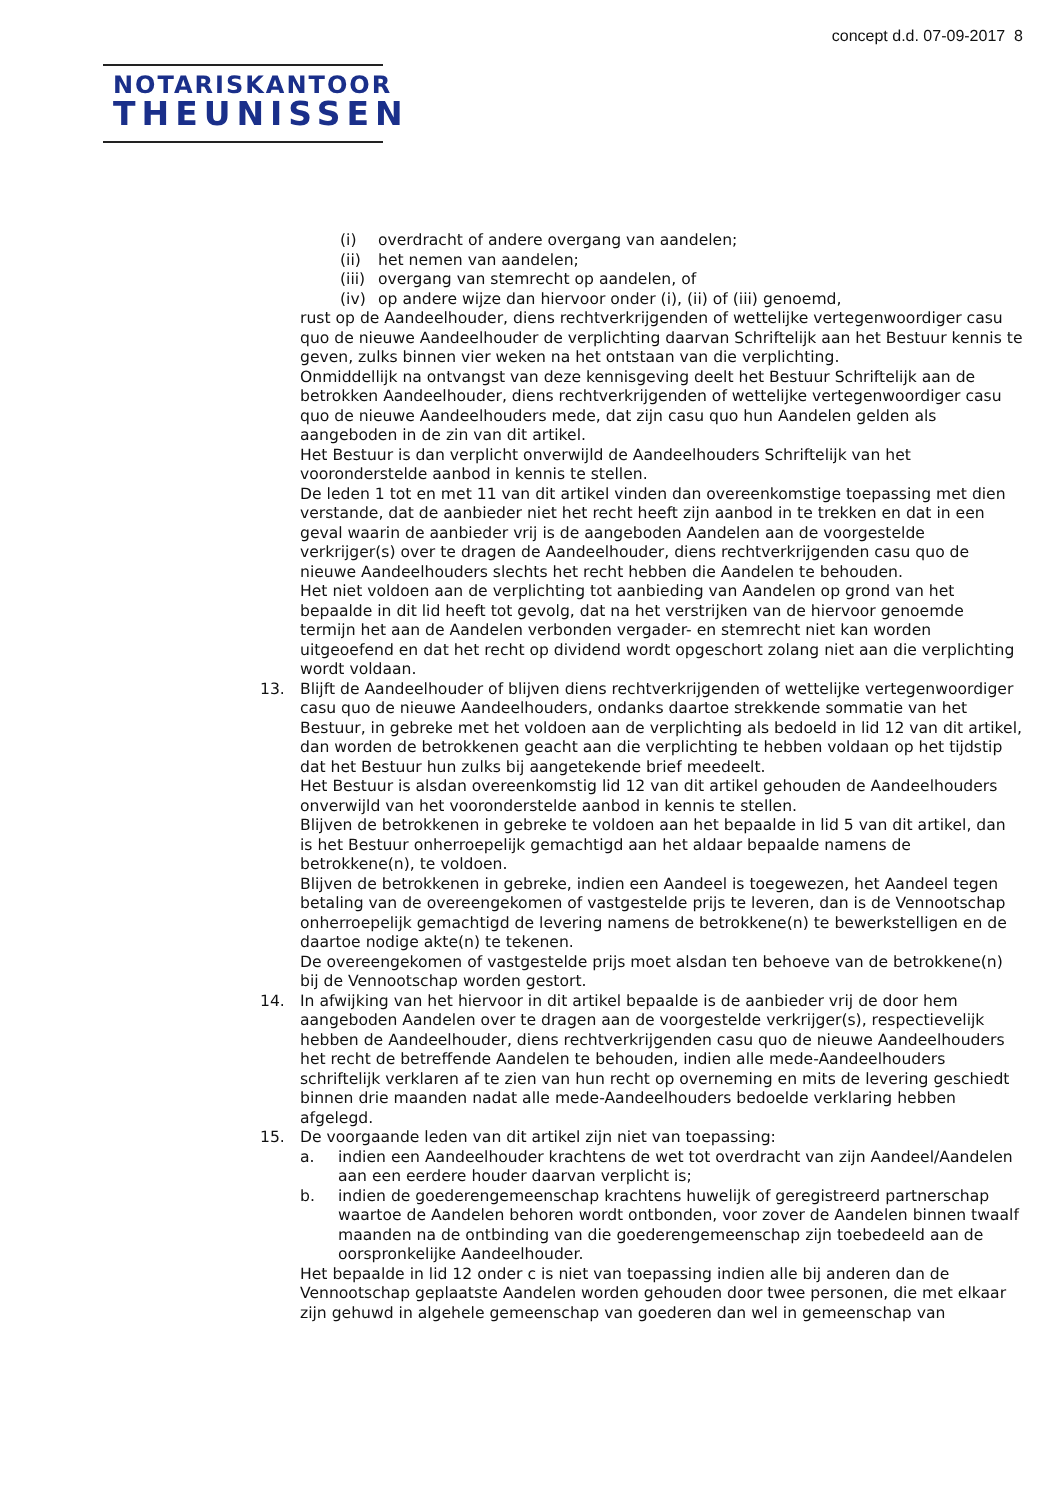concept d.d. 07-09-2017 8
NOTARISKANTOOR
THEUNISSEN
(i) overdracht of andere overgang van aandelen;
(ii) het nemen van aandelen;
(iii) overgang van stemrecht op aandelen, of
(iv) op andere wijze dan hiervoor onder (i), (ii) of (iii) genoemd,
rust op de Aandeelhouder, diens rechtverkrijgenden of wettelijke vertegenwoordiger casu quo de nieuwe Aandeelhouder de verplichting daarvan Schriftelijk aan het Bestuur kennis te geven, zulks binnen vier weken na het ontstaan van die verplichting.
Onmiddellijk na ontvangst van deze kennisgeving deelt het Bestuur Schriftelijk aan de betrokken Aandeelhouder, diens rechtverkrijgenden of wettelijke vertegenwoordiger casu quo de nieuwe Aandeelhouders mede, dat zijn casu quo hun Aandelen gelden als aangeboden in de zin van dit artikel.
Het Bestuur is dan verplicht onverwijld de Aandeelhouders Schriftelijk van het vooronderstelde aanbod in kennis te stellen.
De leden 1 tot en met 11 van dit artikel vinden dan overeenkomstige toepassing met dien verstande, dat de aanbieder niet het recht heeft zijn aanbod in te trekken en dat in een geval waarin de aanbieder vrij is de aangeboden Aandelen aan de voorgestelde verkrijger(s) over te dragen de Aandeelhouder, diens rechtverkrijgenden casu quo de nieuwe Aandeelhouders slechts het recht hebben die Aandelen te behouden.
Het niet voldoen aan de verplichting tot aanbieding van Aandelen op grond van het bepaalde in dit lid heeft tot gevolg, dat na het verstrijken van de hiervoor genoemde termijn het aan de Aandelen verbonden vergader- en stemrecht niet kan worden uitgeoefend en dat het recht op dividend wordt opgeschort zolang niet aan die verplichting wordt voldaan.
13. Blijft de Aandeelhouder of blijven diens rechtverkrijgenden of wettelijke vertegenwoordiger casu quo de nieuwe Aandeelhouders, ondanks daartoe strekkende sommatie van het Bestuur, in gebreke met het voldoen aan de verplichting als bedoeld in lid 12 van dit artikel, dan worden de betrokkenen geacht aan die verplichting te hebben voldaan op het tijdstip dat het Bestuur hun zulks bij aangetekende brief meedeelt.
Het Bestuur is alsdan overeenkomstig lid 12 van dit artikel gehouden de Aandeelhouders onverwijld van het vooronderstelde aanbod in kennis te stellen.
Blijven de betrokkenen in gebreke te voldoen aan het bepaalde in lid 5 van dit artikel, dan is het Bestuur onherroepelijk gemachtigd aan het aldaar bepaalde namens de betrokkene(n), te voldoen.
Blijven de betrokkenen in gebreke, indien een Aandeel is toegewezen, het Aandeel tegen betaling van de overeengekomen of vastgestelde prijs te leveren, dan is de Vennootschap onherroepelijk gemachtigd de levering namens de betrokkene(n) te bewerkstelligen en de daartoe nodige akte(n) te tekenen.
De overeengekomen of vastgestelde prijs moet alsdan ten behoeve van de betrokkene(n) bij de Vennootschap worden gestort.
14. In afwijking van het hiervoor in dit artikel bepaalde is de aanbieder vrij de door hem aangeboden Aandelen over te dragen aan de voorgestelde verkrijger(s), respectievelijk hebben de Aandeelhouder, diens rechtverkrijgenden casu quo de nieuwe Aandeelhouders het recht de betreffende Aandelen te behouden, indien alle mede-Aandeelhouders schriftelijk verklaren af te zien van hun recht op overneming en mits de levering geschiedt binnen drie maanden nadat alle mede-Aandeelhouders bedoelde verklaring hebben afgelegd.
15. De voorgaande leden van dit artikel zijn niet van toepassing:
a. indien een Aandeelhouder krachtens de wet tot overdracht van zijn Aandeel/Aandelen aan een eerdere houder daarvan verplicht is;
b. indien de goederengemeenschap krachtens huwelijk of geregistreerd partnerschap waartoe de Aandelen behoren wordt ontbonden, voor zover de Aandelen binnen twaalf maanden na de ontbinding van die goederengemeenschap zijn toebedeeld aan de oorspronkelijke Aandeelhouder.
Het bepaalde in lid 12 onder c is niet van toepassing indien alle bij anderen dan de Vennootschap geplaatste Aandelen worden gehouden door twee personen, die met elkaar zijn gehuwd in algehele gemeenschap van goederen dan wel in gemeenschap van